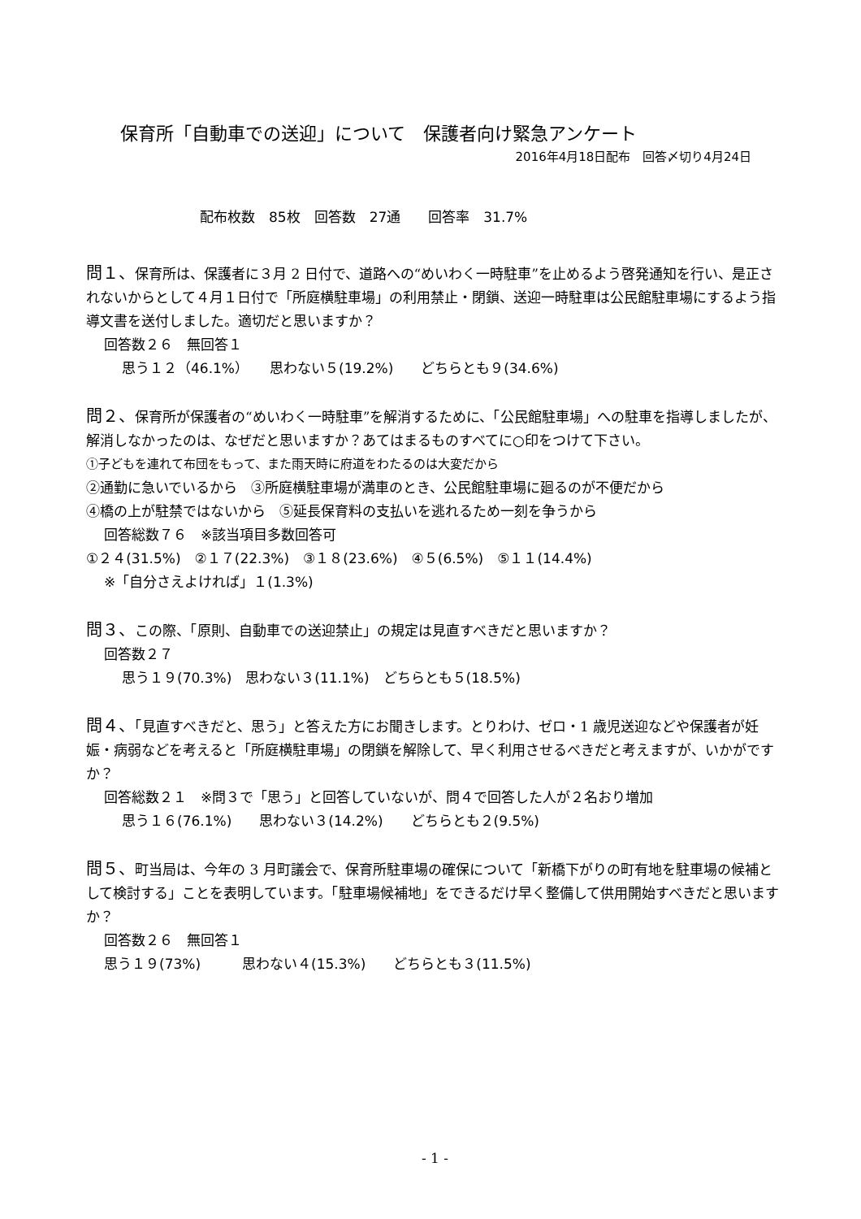保育所「自動車での送迎」について　保護者向け緊急アンケート
2016年4月18日配布　回答〆切り4月24日
配布枚数　85枚　回答数　27通　　回答率　31.7%
問１、保育所は、保護者に３月 2 日付で、道路への“めいわく一時駐車”を止めるよう啓発通知を行い、是正されないからとして４月１日付で「所庭横駐車場」の利用禁止・閉鎖、送迎一時駐車は公民館駐車場にするよう指導文書を送付しました。適切だと思いますか？
回答数２６　無回答１
思う１２（46.1%）　　思わない５(19.2%)　　どちらとも９(34.6%)
問２、保育所が保護者の“めいわく一時駐車”を解消するために、「公民館駐車場」への駐車を指導しましたが、解消しなかったのは、なぜだと思いますか？あてはまるものすべてに○印をつけて下さい。
①子どもを連れて布団をもって、また雨天時に府道をわたるのは大変だから
②通勤に急いでいるから　③所庭横駐車場が満車のとき、公民館駐車場に廻るのが不便だから
④橋の上が駐禁ではないから　⑤延長保育料の支払いを逃れるため一刻を争うから
回答総数７６　※該当項目多数回答可
①２４(31.5%)　②１７(22.3%)　③１８(23.6%)　④５(6.5%)　⑤１１(14.4%)
※「自分さえよければ」１(1.3%)
問３、この際、「原則、自動車での送迎禁止」の規定は見直すべきだと思いますか？
回答数２７
思う１９(70.3%)　思わない３(11.1%)　どちらとも５(18.5%)
問４、「見直すべきだと、思う」と答えた方にお聞きします。とりわけ、ゼロ・1 歳児送迎などや保護者が妊娠・病弱などを考えると「所庭横駐車場」の閉鎖を解除して、早く利用させるべきだと考えますが、いかがですか？
回答総数２１　※問３で「思う」と回答していないが、問４で回答した人が２名おり増加
思う１６(76.1%)　　思わない３(14.2%)　　どちらとも２(9.5%)
問５、町当局は、今年の 3 月町議会で、保育所駐車場の確保について「新橋下がりの町有地を駐車場の候補として検討する」ことを表明しています。「駐車場候補地」をできるだけ早く整備して供用開始すべきだと思いますか？
回答数２６　無回答１
思う１９(73%)　　　思わない４(15.3%)　　どちらとも３(11.5%)
- 1 -